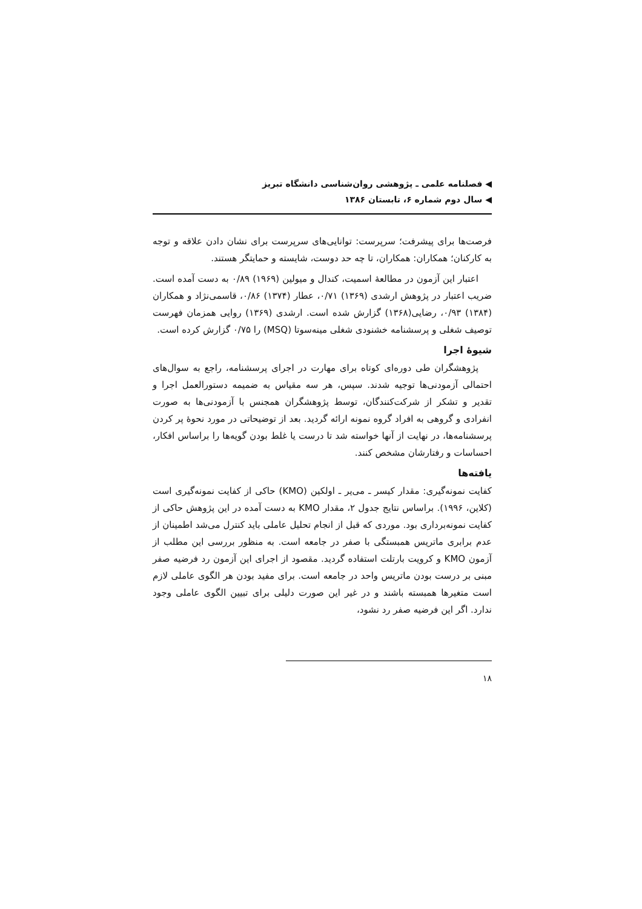◀ فصلنامه علمی ـ پژوهشی روان‌شناسی دانشگاه تبریز
◀ سال دوم شماره ۶، تابستان ۱۳۸۶
فرصت‌ها برای پیشرفت؛ سرپرست: توانایی‌های سرپرست برای نشان دادن علاقه و توجه به کارکنان؛ همکاران: همکاران، تا چه حد دوست، شایسته و حمایتگر هستند.
اعتبار این آزمون در مطالعهٔ اسمیت، کندال و میولین (۱۹۶۹) ۰/۸۹ به دست آمده است. ضریب اعتبار در پژوهش ارشدی (۱۳۶۹) ۰/۷۱، عطار (۱۳۷۴) ۰/۸۶، قاسمی‌نژاد و همکاران (۱۳۸۴) ۰/۹۳، رضایی(۱۳۶۸) گزارش شده است. ارشدی (۱۳۶۹) روایی همزمان فهرست توصیف شغلی و پرسشنامه خشنودی شغلی مینه‌سوتا (MSQ) را ۰/۷۵ گزارش کرده است.
شیوهٔ اجرا
پژوهشگران طی دوره‌ای کوتاه برای مهارت در اجرای پرسشنامه، راجع به سوال‌های احتمالی آزمودنی‌ها توجیه شدند. سپس، هر سه مقیاس به ضمیمه دستورالعمل اجرا و تقدیر و تشکر از شرکت‌کنندگان، توسط پژوهشگران همجنس با آزمودنی‌ها به صورت انفرادی و گروهی به افراد گروه نمونه ارائه گردید. بعد از توضیحاتی در مورد نحوهٔ پر کردن پرسشنامه‌ها، در نهایت از آنها خواسته شد تا درست یا غلط بودن گویه‌ها را براساس افکار، احساسات و رفتارشان مشخص کنند.
یافته‌ها
کفایت نمونه‌گیری: مقدار کیسر ـ می‌یر ـ اولکین (KMO) حاکی از کفایت نمونه‌گیری است (کلاین، ۱۹۹۶). براساس نتایج جدول ۲، مقدار KMO به دست آمده در این پژوهش حاکی از کفایت نمونه‌برداری بود. موردی که قبل از انجام تحلیل عاملی باید کنترل می‌شد اطمینان از عدم برابری ماتریس همبستگی با صفر در جامعه است. به منظور بررسی این مطلب از آزمون KMO و کرویت بارتلت استفاده گردید. مقصود از اجرای این آزمون رد فرضیه صفر مبنی بر درست بودن ماتریس واحد در جامعه است. برای مفید بودن هر الگوی عاملی لازم است متغیرها همبسته باشند و در غیر این صورت دلیلی برای تبیین الگوی عاملی وجود ندارد. اگر این فرضیه صفر رد نشود،
۱۸